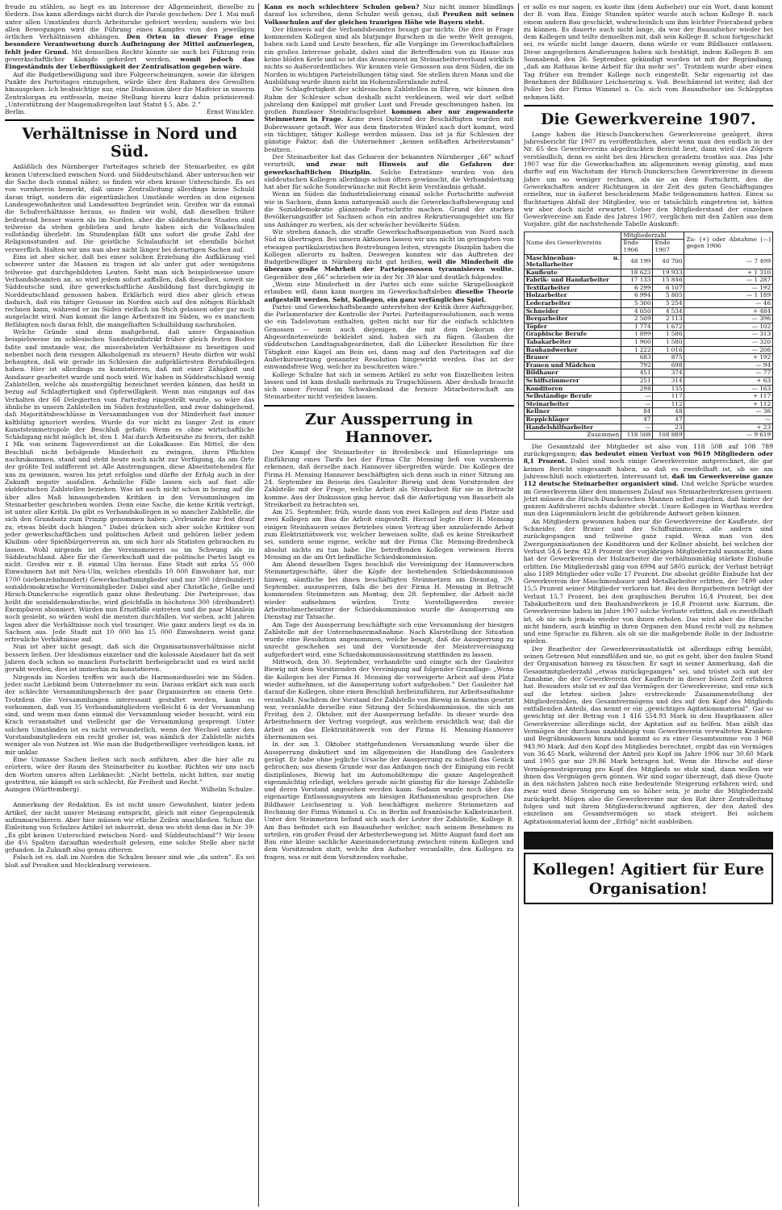freude zu stählen, so liegt es im Interesse der Allgemeinheit, dieselbe zu fördern. Das kann allerdings nicht durch die Parole geschehen: Der 1. Mai muß unter allen Umständen durch Arbeitsruhe gefeiert werden; sondern wie bei allen Bewegungen wird die Führung eines Kampfes von den jeweiligen örtlichen Verhältnissen abhängen. Den Orten in dieser Frage eine besondere Verantwortung durch Aufbringung der Mittel aufzuerlegen, fehlt jeder Grund. Mit demselben Rechte könnte sie auch bei Führung rein gewerkschaftlicher Kämpfe gefordert werden, womit jedoch das Eingeständnis der Ueberflüssigkeit der Zentralisation gegeben wäre.
Auf die Budgetbewilligung und ihre Folgeerscheinungen, sowie die übrigen Punkte des Parteitages einzugehen, würde über den Rahmen des Gewollten hinausgehen. Ich beabsichtige nur, eine Diskussion über die Maifeier in unserm Zentralorgan zu entfesseln, meine Stellung hierzu kurz dahin präzisierend: „Unterstützung der Maigemaßregelten laut Statut § 5, Abs. 2.“
Berlin. Ernst Winckler.
Verhältnisse in Nord und Süd.
Anläßlich des Nürnberger Parteitages schrieb der Steinarbeiter, es gibt keinen Unterschied zwischen Nord- und Süddeutschland. Aber untersuchen wir die Sache doch einmal näher, so finden wir eben krasse Unterschiede. Es sei von vornherein bemerkt, daß unsre Zentralleitung allerdings keine Schuld daran trägt, sondern die eigentümlichen Umstände werden in den eigenen Landesgewohnheiten und Landessitten begründet sein. Greifen wir da einmal die Schulverhältnisse heraus, so finden wir wohl, daß dieselben früher bedeutend besser waren als im Norden, aber die süddeutschen Staaten sind teilweise da stehen geblieben und heute haben sich die Volksschulen vollständig überlebt. Im Stundenplan fällt uns sofort die große Zahl der Religionsstunden auf. Die geistliche Schulaufsicht ist ebenfalls höchst verwerflich. Halten wir uns nun aber nicht länger bei derartigen Sachen auf.
Eins ist aber sicher, daß bei einer solchen Erziehung die Aufklärung viel schwerer unter die Massen zu tragen ist als unter gut oder wenigstens teilweise gut durchgebildeten Leuten. Sieht man sich beispielsweise unsre Verbandsbeamten an, so wird jedem sofort auffallen, daß dieselben, soweit sie Süddeutsche sind, ihre gewerkschaftliche Ausbildung fast durchgängig in Norddeutschland genossen haben. Erklärlich wird dies aber gleich etwas dadurch, daß ein tätiger Genosse im Norden auch auf den nötigen Rückhalt rechnen kann, während er im Süden vielfach im Stich gelassen oder gar noch ausgelacht wird. Nun kommt die lange Arbeitszeit im Süden, wo es manchem Befähigten noch daran fehlt, die mangelhaften Schulbildung nachzuholen.
Welche Gründe sind denn maßgebend, daß unsre Organisation beispielsweise im schlesischen Sandsteindistrikt früher gleich festen Boden faßte und imstande war, die miserabelsten Verhältnisse zu beseitigen und nebenbei noch dem riesigen Alkoholgenuß zu steuern? Heute dürfen wir wohl behaupten, daß wir gerade im Schlesien die aufgeklärtesten Berufskollegen haben. Hier ist allerdings zu konstatieren, daß mit einer Zähigkeit und Ausdauer gearbeitet wurde und noch wird. Wir haben in Süddeutschland wenig Zahlstellen, welche als mustergültig bezeichnet werden können, das heißt in bezug auf Schlagfertigkeit und Opferwilligkeit. Wenn nun eingangs auf das Verhalten der 66 Delegierten vom Parteitag eingestellt wurde, so wäre das ähnliche in unsern Zahlstellen im Süden festzustellen, und zwar dahingehend, daß Majoritätsbeschlüsse in Versammlungen von der Minderheit fast immer kaltblütig ignoriert werden. Wurde da vor nicht zu langer Zeit in einer Kunststeinmetropole der Beschluß gefaßt: Wenn es ohne wirtschaftliche Schädigung nicht möglich ist, den 1. Mai durch Arbeitsruhe zu feiern, der zahlt 1 Mk. von seinem Tagesverdienst an die Lokalkasse. Ein Mittel, die den Beschluß nicht befolgende Minderheit zu zwingen, ihren Pflichten nachzukommen, stand und steht heute noch nicht zur Verfügung, da am Orte der größte Teil indifferent ist. Alle Anstrengungen, diese Abseitsstehenden für uns zu gewinnen, waren bis jetzt erfolglos und dürfte der Erfolg auch in der Zukunft negativ ausfallen. Aehnliche Fälle lassen sich auf fast alle süddeutschen Zahlstellen beziehen. Was ist auch nicht schon in bezug auf die über alles Maß hinausgehenden Kritiken in den Versammlungen im Steinarbeiter geschrieben worden. Denn eine Sache, die keine Kritik verträgt, ist unter aller Kritik. Da gibt es Verbandskollegen in so mancher Zahlstelle, die sich den Grundsatz zum Prinzip genommen haben: „Verleumde nur fest drauf zu, etwas bleibt doch hängen.“ Dabei drücken sich aber solche Kritiker von jeder gewerkschaftlichen und politischen Arbeit und gehören lieber jedem Kluibim- oder Spießbürgerverein an, um sich hier als Statisten gebrauchen zu lassen. Wohl nirgends ist die Vereinsmeierei so im Schwung als in Süddeutschland. Aber für die Gewerkschaft und die politische Partei langt es nicht. Greifen wir z. B. einmal Ulm heraus. Eine Stadt mit zirka 55 000 Einwohnern hat mit Neu-Ulm, welches ebenfalls 10 000 Einwohner hat, nur 1700 (siebenzehnhundert) Gewerkschaftsmitglieder und nur 300 (dreihundert) sozialdemokratische Vereinsmitglieder. Dabei sind aber Christliche, Gelbe und Hirsch-Dunckersche eigentlich ganz ohne Bedeutung. Die Parteipresse, das heißt die sozialdemokratische, wird gleichfalls in höchstens 300 (dreihundert) Exemplaren abonniert. Würden nun Ernstfälle eintreten und die paar Männlein noch gesiebt, so würden wohl die meisten durchfallen. Vor sieben, acht Jahren lagen aber die Verhältnisse noch viel trauriger. Wie ganz anders liegt es da in Sachsen aus. Jede Stadt mit 10 000 bis 15 000 Einwohnern weist ganz erfreuliche Verhältnisse auf.
Nun ist aber nicht gesagt, daß sich die Organisationsverhältnisse nicht bessern ließen. Der Idealismus einzelner und die kolossale Ausdauer hat da seit Jahren doch schon so manchen Fortschritt herbeigebracht und es wird nicht geruht werden, dies ist immerhin zu konstatieren.
Nirgends im Norden treffen wir auch die Harmonieduselei wie im Süden. Jeder sucht Liebkind beim Unternehmer zu sein. Daraus erklärt sich nun auch der schlechte Versammlungsbesuch der paar Organisierten an einem Orte. Trotzdem die Versammlungen interessant gestaltet werden, kann es vorkommen, daß von 35 Verbandsmitgliedern vielleicht 6 in der Versammlung sind, und wenn man dann einmal die Versammlung wieder besucht, wird ein Krach veranstaltet und vielleicht gar die Versammlung gesprengt. Unter solchen Umständen ist es nicht verwunderlich, wenn der Wechsel unter den Vorstandsmitgliedern ein recht großer ist, was nämlich der Zahlstelle nichts weniger als von Nutzen ist. Wie man die Budgetbewilliger verteidigen kann, ist mir unklar.
Eine Unmasse Sachen ließen sich noch anführen, aber die hier alle zu erörtern, wäre der Raum des Steinarbeiter zu kostbar. Richten wir uns nach den Worten unsres alten Liebknecht: „Nicht betteln, nicht bitten, nur mutig gestritten, nie kämpft es sich schlecht, für Freiheit und Recht.“
Auingen (Württemberg). Wilhelm Schulze.
Anmerkung der Redaktion. Es ist nicht unsre Gewohnheit, hinter jedem Artikel, der nicht unsrer Meinung entspricht, gleich mit einer Gegenpolemik aufzumarschieren. Aber hier müssen wir etliche Zeilen anschließen. Schon die Einleitung von Schulzes Artikel ist inkorrekt, denn wo steht denn das in Nr. 39: „Es gibt keinen Unterschied zwischen Nord- und Süddeutschland“? Wir lesen die 4½ Spalten daraufhin wiederholt gelesen, eine solche Stelle aber nicht gefunden. In Zukunft also genau zitieren.
Falsch ist es, daß im Norden die Schulen besser sind wie „da unten“. Es sei bloß auf Preußen und Mecklenburg verwiesen.
Kann es noch schlechtere Schulen geben? Nur nicht immer blindlings darauf los schreiben, denn Schulze weiß genau, daß Preußen mit seinen Volksschulen auf der gleichen traurigen Höhe wie Bayern steht.
Der Hinweis auf die Verbandsbeamten besagt gar nichts. Die drei in Frage kommenden Kollegen sind als blutjunge Burschen in die weite Welt gezogen, haben sich Land und Leute besehen, für alle Vorgänge im Gewerkschaftsleben ein großes Interesse gehabt, dabei sind die Betreffenden von zu Hause aus keine blöden Kerle und so ist das Avancement im Steinarbeiterverband wirklich nichts so Außerordentliches. Wir kennen viele Genossen aus dem Süden, die im Norden in wichtigen Parteistellungen tätig sind. Sie stellen ihren Mann und die Ausbildung wurde ihnen nicht im Hohenzollernlande zuteil.
Die Schlagfertigkeit der schlesischen Zahlstellen in Ehren, wir können den Ruhm der Schlesier schon deshalb nicht verkleinern, weil wir dort selbst jahrelang den Knüppel mit großer Lust und Freude geschwungen haben. Im großen Bunzlauer Steinbruchsgebiet kommen aber nur zugewanderte Steinmetzen in Frage. Keine zwei Dutzend der Beschäftigten wurden mit Boberwasser getauft. Wer aus dem finstersten Winkel nach dort kommt, wird ein tüchtiger, tätiger Kollege werden müssen. Das ist ja für Schlesien der günstige Faktor, daß die Unternehmer „keinen seßhaften Arbeiterstamm“ besitzen.
Der Steinarbeiter hat das Gebaren der bekannten Nürnberger „66“ scharf verurteilt, und zwar mit Hinweis auf die Gefahren der gewerkschaftlichen Disziplin. Solche Extratänze wurden von den süddeutschen Kollegen allerdings schon öfters gewünscht, die Verbandsleitung hat aber für solche Sonderwünsche mit Recht kein Verständnis gehabt.
Wenn im Süden die Industrialisierung einmal solche Fortschritte aufweist wie in Sachsen, dann kann naturgemäß auch die Gewerkschaftsbewegung und die Sozialdemokratie glänzende Fortschritte machen. Grund der starken Bevölkerungsziffer ist Sachsen schon ein andres Rekrutierungsgebiet um für uns Anhänger zu werben, als der schwächer bevölkerte Süden.
Wir streben danach, die straffe Gewerkschaftsorganisation von Nord nach Süd zu übertragen. Bei unsern Aktionen lassen wir uns nicht im geringsten von etwaigen partikularistischen Bestrebungen leiten, strengste Disziplin haben die Kollegen allerorts zu halten. Deswegen konnten wir das Auftreten der Budgetbewilliger in Nürnberg nicht gut heißen, weil die Minderheit die überaus große Mehrheit der Parteigenossen tyrannisieren wollte. Gegenüber den „66“ schrieben wir in der Nr. 39 klar und deutlich folgendes:
„Wenn eine Minderheit in der Partei sich eine solche Skrupellosigkeit erlauben will, dann kann morgen im Gewerkschaftsleben dieselbe Theorie aufgestellt werden. Seht, Kollegen, ein ganz verfängliches Spiel.
Partei- und Gewerkschaftsbeamte unterstehen der Kritik ihrer Auftraggeber, die Parlamentarier der Kontrolle der Partei. Parteitagsresolutionen, auch wenn sie ein Tadelsvotum enthalten, gelten nicht nur für die einfach schlichten Genossen — nein auch diejenigen, die mit dem Dekorum der Abgeordnetenwürde bekleidet sind, haben sich zu fügen. Glauben die süddeutschen Landtagsabgeordneten, daß die Lübecker Resolution für ihre Tätigkeit eine Kugel am Bein sei, dann mag auf den Parteitagen auf die Außerkurssetzung genannter Resolution hingewirkt werden. Das ist der einwandsfreie Weg, welcher zu beschreiten wäre.“
Kollege Schulze hat sich in seinem Artikel zu sehr von Einzelheiten leiten lassen und ist kam deshalb mehrmals zu Trugschlüssen. Aber deshalb braucht sich unser Freund im Schwabenland die fernere Mitarbeiterschaft am Steinarbeiter nicht verleiden lassen.
Zur Aussperrung in Hannover.
Der Kampf der Steinarbeiter in Bredenbeck und Hümelspringe um Einführung eines Tarifs bei der Firma Chr. Mensing ließ von vornherein erkennen, daß derselbe nach Hannover übergreifen würde. Die Kollegen der Firma H. Mensing Hannover beschäftigten sich denn auch in einer Sitzung am 24. September im Beisein des Gauleiter Biewig und dem Vorsitzenden der Zahlstelle mit der Frage, welche Arbeit als Streikarbeit für sie in Betracht komme. Aus der Diskussion ging hervor, daß die Anfertigung von Bauarbeit als Streikarbeit zu betrachten sei.
Am 25. September, früh, wurde dann von zwei Kollegen auf dem Platze und zwei Kollegen am Bau die Arbeit eingestellt. Hierauf legte Herr H. Mensing einigen Steinhauern seines Betriebes einen Vertrag über anzuliefernde Arbeit zum Elektrizitätswerk vor, welcher beweisen sollte, daß es keine Streikarbeit sei, sondern seine eigene, welche mit der Firma Chr. Mensing-Bredenbeck absolut nichts zu tun habe. Die betreffenden Kollegen verwiesen Herrn Mensing an die am Ort befindliche Schiedskommission.
Am Abend desselben Tages beschloß die Vereinigung der Hannoverschen Steinmetzgeschäfte, über die Köpfe der bestehenden Schiedskommission hinweg, sämtliche bei ihnen beschäftigten Steinmetzen am Dienstag, 29. September, auszusperren, falls die bei der Firma H. Mensing in Betracht kommenden Steinmetzen am Montag, den 28. September, die Arbeit nicht wieder aufnehmen würden. Trotz Vorstelligwerden zweier Arbeitnehmerbeisitzer der Schiedskommission wurde die Aussperrung am Dienstag zur Tatsache.
Am Tage der Aussperrung beschäftigte sich eine Versammlung der hiesigen Zahlstelle mit der Unternehmermaßnahme. Nach Klarstellung der Situation wurde eine Resolution angenommen, welche besagt, daß die Aussperrung zu unrecht geschehen sei und der Vorsitzende der Meistervereinigung aufgefordert wird, eine Schiedskommissionssitzung stattfinden zu lassen.
Mittwoch, den 30. September, verhandelte und einigte sich der Gauleiter Biewig mit dem Vorsitzenden der Vereinigung auf folgender Grundlage: „Wenn die Kollegen bei der Firma H. Mensing die verweigerte Arbeit auf dem Platz wieder aufnehmen, ist die Aussperrung sofort aufgehoben.“ Der Gauleiter hat darauf die Kollegen, ohne einen Beschluß herbeizuführen, zur Arbeitsaufnahme veranlaßt. Nachdem der Vorstand der Zahlstelle von Biewig in Kenntnis gesetzt war, veranlaßte derselbe eine Sitzung der Schiedskommission, die sich am Freitag, den 2. Oktober, mit der Aussperrung befaßte. In dieser wurde den Arbeitnehmern der Vertrag vorgelegt, aus welchem ersichtlich war, daß die Arbeit an das Elektrizitätswerk von der Firma H. Mensing-Hannover übernommen sei.
In der am 3. Oktober stattgefundenen Versammlung wurde über die Aussperrung diskutiert und im allgemeinen die Handlung des Gauleiters gerügt. Er habe ohne jegliche Ursache der Aussperrung zu schnell das Genick gebrochen; aus diesem Grunde war das Anfangen nach der Einigung ein recht disziplinloses, Biewig hat im Automobiltempo die ganze Angelegenheit eigenmächtig erledigt, welches gerade nicht günstig für die hiesige Zahlstelle und deren Vorstand angesehen werden kann. Sodann wurde noch über das eigenartige Entlassungssystem am hiesigen Rathausneubau gesprochen. Die Bildhauer Leichsenring u. Voß beschäftigen mehrere Steinmetzen auf Rechnung der Firma Wimmel u. Co. in Berlin auf französische Kalksteinarbeit. Unter den Steinmetzen befand sich auch der Leiter der Zahlstelle, Kollege B. Am Bau befindet sich ein Bauaufseher welcher, nach seinem Benehmen zu urteilen, ein großer Feind der Arbeiterbewegung ist. Mitte August fand dort am Bau eine kleine sachliche Auseinandersetzung zwischen einem Kollegen und dem Vorsitzenden statt, welche den Aufseher veranlaßte, den Kollegen zu fragen, was er mit dem Vorsitzenden vorhabe,
er solle es nur sagen; es koste ihm (dem Aufseher) nur ein Wort, dann kommt der B. vom Bau. Einige Stunden später wurde auch schon Kollege B. nach einem andern Bau geschickt, wahrscheinlich um ihm leichter Feierabend geben zu können. Es dauerte auch nicht lange, da war der Bauaufseher wieder bei dem Kollegen und teilte demselben mit, daß sein Kollege B. schon fortgeschickt sei, es würde nicht lange dauern, dann würde er vom Bildhauer entlassen. Diese angegebenen Aeußerungen haben sich bestätigt, indem Kollegen B. am Sonnabend, den 26. September, gekündigt worden ist mit der Begründung, „daß am Rathaus keine Arbeit für ihn mehr sei“. Trotzdem wurde aber einen Tag früher ein fremder Kollege noch eingestellt. Sehr eigenartig ist das Benehmen der Bildhauer Leichsenring u. Voß. Beschämend ist weiter, daß der Polier bei der Firma Wimmel u. Co. sich vom Bauaufseher ins Schlepptau nehmen läßt.
Die Gewerkvereine 1907.
Lange haben die Hirsch-Dunckerschen Gewerkvereine gezögert, ihren Jahresbericht für 1907 zu veröffentlichen, aber wenn man den endlich in der Nr. 65 des Gewerkvereins abgedruckten Bericht liest, dann wird das Zögern verständlich, denn es sieht bei den Hirschen geradezu trostlos aus. Das Jahr 1907 war für die Gewerkschaften im allgemeinen wenig günstig, und man durfte auf ein Wachstum der Hirsch-Dunckerschen Gewerkvereine in diesem Jahre um so weniger rechnen, als sie an dem Fortschritt, den die Gewerkschaften andrer Richtungen in der Zeit des guten Geschäftsganges erzielten, nur in äußerst bescheidenem Maße teilgenommen hatten. Einen so fluchtartigen Abfall der Mitglieder, wie er tatsächlich eingetreten ist, hätten wir aber doch nicht erwartet. Ueber den Mitgliederstand der einzelnen Gewerkvereine am Ende des Jahres 1907, verglichen mit den Zahlen aus dem Vorjahre, gibt die nachstehende Tabelle Auskunft:
| Name des Gewerkvereins | Mitgliederzahl | | Zu- (+) oder Abnahme (—) gegen 1906 |
| --- | --- | --- | --- |
| | Ende 1906 | Ende 1907 | |
| Maschinenbau- u. Metallarbeiter | 48 199 | 40 700 | — 7 499 |
| Kaufleute | 18 623 | 19 933 | + 1 310 |
| Fabrik- und Handarbeiter | 17 133 | 15 846 | — 1 287 |
| Textilarbeiter | 6 299 | 6 107 | — 192 |
| Holzarbeiter | 6 994 | 5 805 | — 1 189 |
| Lederarbeiter | 5 300 | 5 254 | — 46 |
| Schneider | 4 050 | 4 534 | + 484 |
| Bergarbeiter | 2 509 | 2 113 | — 396 |
| Töpfer | 1 774 | 1 672 | — 102 |
| Graphische Berufe | 1 899 | 1 586 | — 313 |
| Tabakarbeiter | 1 900 | 1 580 | — 320 |
| Bauhandwerker | 1 222 | 1 016 | — 206 |
| Brauer | 683 | 875 | + 192 |
| Frauen und Mädchen | 792 | 698 | — 94 |
| Bildhauer | 451 | 374 | — 77 |
| Schiffszimmerer | 251 | 314 | + 63 |
| Konditoren | 298 | 135 | — 163 |
| Selbständige Berufe | — | 117 | + 117 |
| Steinarbeiter | — | 112 | + 112 |
| Kellner | 84 | 48 | — 36 |
| Reppichläger | 47 | 47 | — |
| Handelshilfsarbeiter | — | 23 | + 23 |
| Zusammen | 118 508 | 108 889 | — 9 619 |
Die Gesamtzahl der Mitglieder ist also von 118 508 auf 108 789 zurückgegangen; das bedeutet einen Verlust von 9619 Mitgliedern oder 8,1 Prozent. Dabei sind noch einige Gewerkvereine mitgerechnet, die gar keinen Bericht eingesandt haben, so daß es zweifelhaft ist, ob sie am Jahresschluß noch existierten. Interessant ist, daß im Gewerkvereine ganze 112 deutsche Steinarbeiter organisiert sind. Und welche Sprüche wurden im Gewerkverein über den immensen Zulauf aus Steinarbeiterkreisen gerissen. Jetzt müssen die Hirsch-Dunckerschen Mannen selbst zugeben, daß hinter der ganzen Aufdraherei nichts dahinter steckt. Unsre Kollegen in Warthau werden nun den Lügenmäulern leicht die gebührende Antwort geben können.
An Mitgliedern gewonnen haben nur die Gewerkvereine der Kaufleute, der Schneider, der Brauer und der Schiffszimmerer, alle andern sind zurückgegangen und teilweise ganz rapid. Wenn man von den Zwergorganisationen der Konditoren und der Kellner absieht, bei welchen der Verlust 54,6 bezw. 42,8 Prozent der vorjährigen Mitgliederzahl ausmacht, dann hat der Gewerkverein der Holzarbeiter die verhältnismäßig stärkste Einbuße erlitten. Die Mitgliederzahl ging von 6994 auf 5805 zurück; der Verlust beträgt also 1189 Mitglieder oder volle 17 Prozent. Die absolut größte Einbuße hat der Gewerkverein der Maschinenbauer und Metallarbeiter erlitten, der 7499 oder 15,5 Prozent seiner Mitglieder verloren hat. Bei den Bergarbeitern beträgt der Verlust 15,7 Prozent, bei den graphischen Berufen 16,4 Prozent, bei den Tabakarbeitern und den Bauhandwerkern je 16,8 Prozent usw. Kurzum, die Gewerkvereine haben im Jahre 1907 solche Verluste erlitten, daß es zweifelhaft ist, ob sie sich jemals wieder von ihnen erholen. Das wird aber die Hirsche nicht hindern, auch künftig in ihren Organen den Mund recht voll zu nehmen und eine Sprache zu führen, als ob sie die maßgebende Rolle in der Industrie spielen.
Der Bearbeiter der Gewerkvereinsstatistik ist allerdings eifrig bemüht, seinen Getreuen Mut einzuflößen und sie, so gut es geht, über den faulen Stand der Organisation hinweg zu täuschen. Er sagt in seiner Anmerkung, daß die Gesamtmitgliederzahl „etwas zurückgegangen“ sei, und tröstet sich mit der Zunahme, die der Gewerkverein der Kaufleute in dieser bösen Zeit erfahren hat. Besonders stolz ist er auf das Vermögen der Gewerkvereine, und eine sich auf die letzten sieben Jahre erstreckende Zusammenstellung der Mitgliederzahlen, des Gesamtvermögens und des auf den Kopf des Mitglieds entfallenden Anteils, das nennt er ein „gewichtiges Agitationsmaterial“. Gar so gewichtig ist der Betrag von 1 416 554.93 Mark in den Hauptkassen aller Gewerkvereine allerdings nicht, der Agitation auf zu helfen. Man zählt das Vermögen der durchaus unabhängig vom Gewerkverein verwalteten Kranken- und Begräbniskassen hinzu und kommt so zu einer Gesamtsumme von 3 968 943.90 Mark. Auf den Kopf des Mitgliedes berechnet, ergibt das ein Vermögen von 36.45 Mark, während der Anteil pro Kopf im Jahre 1906 nur 30.60 Mark und 1905 gar nur 29.86 Mark betragen hat. Wenn die Hirsche auf diese Vermögenssteigerung pro Kopf des Mitglieds so stolz sind, dann wollen wir ihnen das Vergnügen gern gönnen. Wir sind sogar überzeugt, daß diese Quote in den nächsten Jahren noch eine bedeutende Steigerung erfahren wird, und zwar wird diese Steigerung um so höher sein, je mehr die Mitgliederzahl zurückgeht. Mögen also die Gewerkvereine nur den Rat ihrer Zentralleitung folgen und mit ihrem Mitgliederschwund agitieren, der den Anteil des einzelnen am Gesamtvermögen so stark steigert. Bei solchem Agitationsmaterial kann der „Erfolg“ nicht ausbleiben.
Kollegen! Agitiert für Eure Organisation!